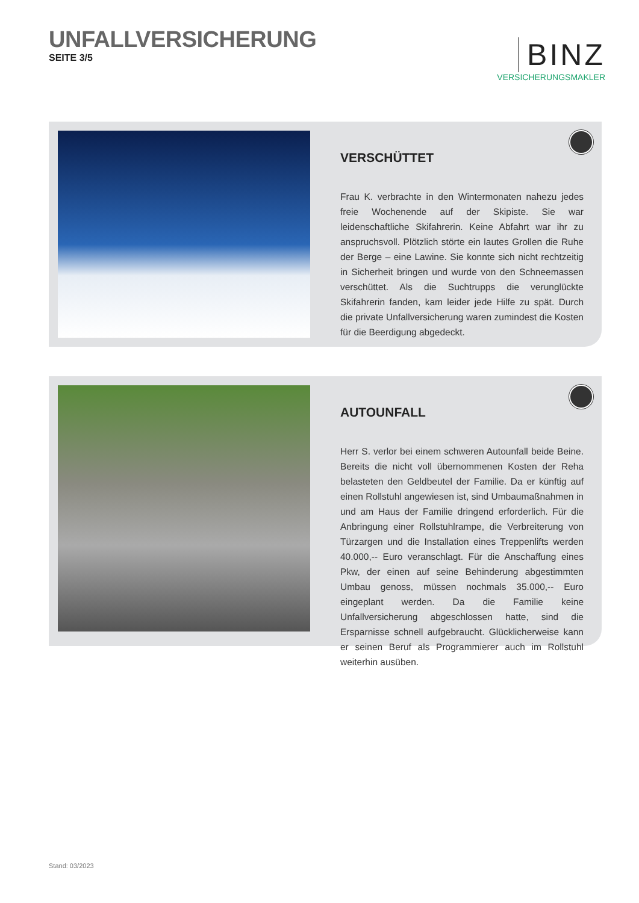UNFALLVERSICHERUNG
SEITE 3/5
BINZ
VERSICHERUNGSMAKLER
VERSCHÜTTET
Frau K. verbrachte in den Wintermonaten nahezu jedes freie Wochenende auf der Skipiste. Sie war leidenschaftliche Skifahrerin. Keine Abfahrt war ihr zu anspruchsvoll. Plötzlich störte ein lautes Grollen die Ruhe der Berge – eine Lawine. Sie konnte sich nicht rechtzeitig in Sicherheit bringen und wurde von den Schneemassen verschüttet. Als die Suchtrupps die verunglückte Skifahrerin fanden, kam leider jede Hilfe zu spät. Durch die private Unfallversicherung waren zumindest die Kosten für die Beerdigung abgedeckt.
AUTOUNFALL
Herr S. verlor bei einem schweren Autounfall beide Beine. Bereits die nicht voll übernommenen Kosten der Reha belasteten den Geldbeutel der Familie. Da er künftig auf einen Rollstuhl angewiesen ist, sind Umbaumaßnahmen in und am Haus der Familie dringend erforderlich. Für die Anbringung einer Rollstuhlrampe, die Verbreiterung von Türzargen und die Installation eines Treppenlifts werden 40.000,-- Euro veranschlagt. Für die Anschaffung eines Pkw, der einen auf seine Behinderung abgestimmten Umbau genoss, müssen nochmals 35.000,-- Euro eingeplant werden. Da die Familie keine Unfallversicherung abgeschlossen hatte, sind die Ersparnisse schnell aufgebraucht. Glücklicherweise kann er seinen Beruf als Programmierer auch im Rollstuhl weiterhin ausüben.
Stand: 03/2023